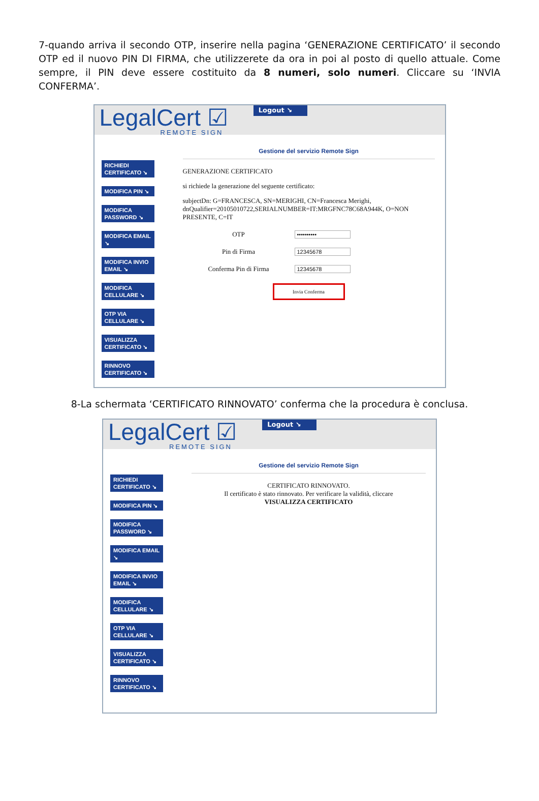7-quando arriva il secondo OTP, inserire nella pagina ‘GENERAZIONE CERTIFICATO’ il secondo OTP ed il nuovo PIN DI FIRMA, che utilizzerete da ora in poi al posto di quello attuale. Come sempre, il PIN deve essere costituito da 8 numeri, solo numeri. Cliccare su ‘INVIA CONFERMA’.
LegalCert ☑
REMOTE SIGN
Logout ↘
RICHIEDI CERTIFICATO ↘
MODIFICA PIN ↘
MODIFICA PASSWORD ↘
MODIFICA EMAIL ↘
MODIFICA INVIO EMAIL ↘
MODIFICA CELLULARE ↘
OTP VIA CELLULARE ↘
VISUALIZZA CERTIFICATO ↘
RINNOVO CERTIFICATO ↘
Gestione del servizio Remote Sign
GENERAZIONE CERTIFICATO
si richiede la generazione del seguente certificato:
subjectDn: G=FRANCESCA, SN=MERIGHI, CN=Francesca Merighi, dnQualifier=20105010722,SERIALNUMBER=IT:MRGFNC78C68A944K, O=NON PRESENTE, C=IT
OTP
••••••••••
Pin di Firma
12345678
Conferma Pin di Firma
12345678
Invia Conferma
8-La schermata ‘CERTIFICATO RINNOVATO’ conferma che la procedura è conclusa.
LegalCert ☑
REMOTE SIGN
Logout ↘
RICHIEDI CERTIFICATO ↘
MODIFICA PIN ↘
MODIFICA PASSWORD ↘
MODIFICA EMAIL ↘
MODIFICA INVIO EMAIL ↘
MODIFICA CELLULARE ↘
OTP VIA CELLULARE ↘
VISUALIZZA CERTIFICATO ↘
RINNOVO CERTIFICATO ↘
Gestione del servizio Remote Sign
CERTIFICATO RINNOVATO.
Il certificato è stato rinnovato. Per verificare la validità, cliccare
VISUALIZZA CERTIFICATO